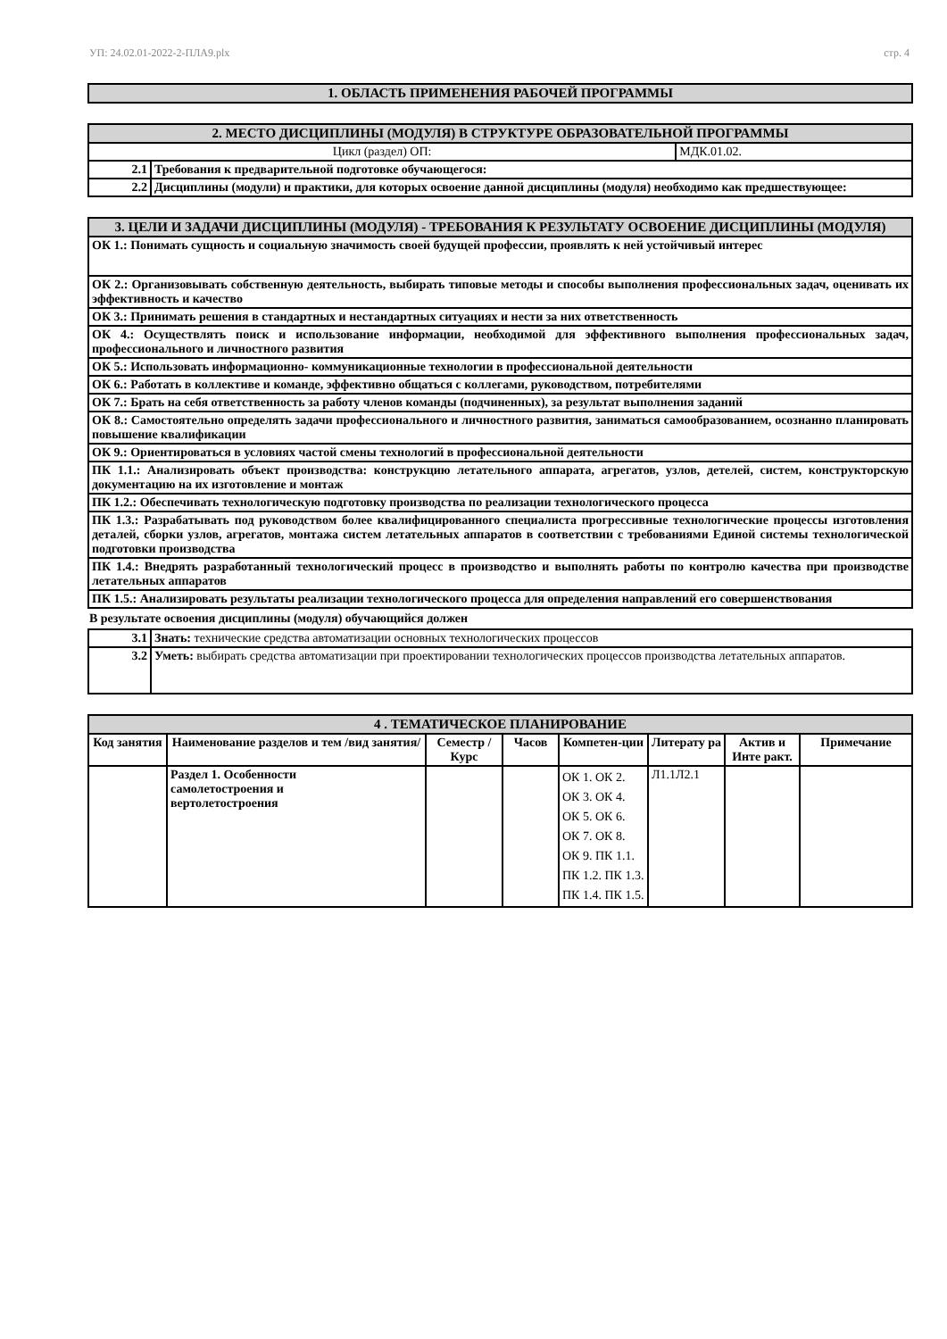УП: 24.02.01-2022-2-ПЛА9.plx стр. 4
| 1. ОБЛАСТЬ ПРИМЕНЕНИЯ РАБОЧЕЙ ПРОГРАММЫ |
| 2. МЕСТО ДИСЦИПЛИНЫ (МОДУЛЯ) В СТРУКТУРЕ ОБРАЗОВАТЕЛЬНОЙ ПРОГРАММЫ | | |
| Цикл (раздел) ОП: | | МДК.01.02. |
| 2.1 | Требования к предварительной подготовке обучающегося: | |
| 2.2 | Дисциплины (модули) и практики, для которых освоение данной дисциплины (модуля) необходимо как предшествующее: | |
| 3. ЦЕЛИ И ЗАДАЧИ ДИСЦИПЛИНЫ (МОДУЛЯ) - ТРЕБОВАНИЯ К РЕЗУЛЬТАТУ ОСВОЕНИЕ ДИСЦИПЛИНЫ (МОДУЛЯ) |
| ОК 1.: Понимать сущность и социальную значимость своей будущей профессии, проявлять к ней устойчивый интерес |
| ОК 2.: Организовывать собственную деятельность, выбирать типовые методы и способы выполнения профессиональных задач, оценивать их эффективность и качество |
| ОК 3.: Принимать решения в стандартных и нестандартных ситуациях и нести за них ответственность |
| ОК 4.: Осуществлять поиск и использование информации, необходимой для эффективного выполнения профессиональных задач, профессионального и личностного развития |
| ОК 5.: Использовать информационно- коммуникационные технологии в профессиональной деятельности |
| ОК 6.: Работать в коллективе и команде, эффективно общаться с коллегами, руководством, потребителями |
| ОК 7.: Брать на себя ответственность за работу членов команды (подчиненных), за результат выполнения заданий |
| ОК 8.: Самостоятельно определять задачи профессионального и личностного развития, заниматься самообразованием, осознанно планировать повышение квалификации |
| ОК 9.: Ориентироваться в условиях частой смены технологий в профессиональной деятельности |
| ПК 1.1.: Анализировать объект производства: конструкцию летательного аппарата, агрегатов, узлов, детелей, систем, конструкторскую документацию на их изготовление и монтаж |
| ПК 1.2.: Обеспечивать технологическую подготовку производства по реализации технологического процесса |
| ПК 1.3.: Разрабатывать под руководством более квалифицированного специалиста прогрессивные технологические процессы изготовления деталей, сборки узлов, агрегатов, монтажа систем летательных аппаратов в соответствии с требованиями Единой системы технологической подготовки производства |
| ПК 1.4.: Внедрять разработанный технологический процесс в производство и выполнять работы по контролю качества при производстве летательных аппаратов |
| ПК 1.5.: Анализировать результаты реализации технологического процесса для определения направлений его совершенствования |
В результате освоения дисциплины (модуля) обучающийся должен
| 3.1 | Знать: технические средства автоматизации основных технологических процессов |
| 3.2 | Уметь: выбирать средства автоматизации при проектировании технологических процессов производства летательных аппаратов. |
| 4 . ТЕМАТИЧЕСКОЕ ПЛАНИРОВАНИЕ | | | | | | | |
| Код занятия | Наименование разделов и тем /вид занятия/ | Семестр / Курс | Часов | Компетен-ции | Литерату ра | Актив и Инте ракт. | Примечание |
| | Раздел 1. Особенности самолетостроения и вертолетостроения | | | ОК 1. ОК 2. ОК 3. ОК 4. ОК 5. ОК 6. ОК 7. ОК 8. ОК 9. ПК 1.1. ПК 1.2. ПК 1.3. ПК 1.4. ПК 1.5. | Л1.1Л2.1 | | |